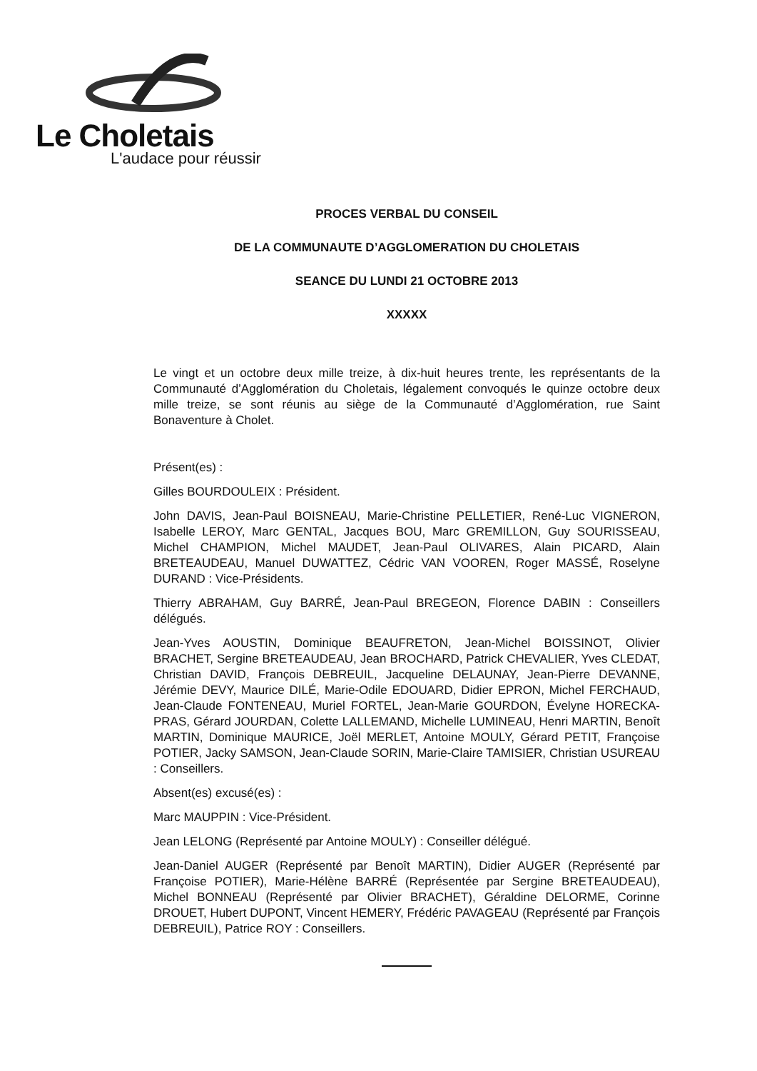Le Choletais
L'audace pour réussir
PROCES VERBAL DU CONSEIL
DE LA COMMUNAUTE D’AGGLOMERATION DU CHOLETAIS
SEANCE DU LUNDI 21 OCTOBRE 2013
XXXXX
Le vingt et un octobre deux mille treize, à dix-huit heures trente, les représentants de la Communauté d’Agglomération du Choletais, légalement convoqués le quinze octobre deux mille treize, se sont réunis au siège de la Communauté d’Agglomération, rue Saint Bonaventure à Cholet.
Présent(es) :
Gilles BOURDOULEIX : Président.
John DAVIS, Jean-Paul BOISNEAU, Marie-Christine PELLETIER, René-Luc VIGNERON, Isabelle LEROY, Marc GENTAL, Jacques BOU, Marc GREMILLON, Guy SOURISSEAU, Michel CHAMPION, Michel MAUDET, Jean-Paul OLIVARES, Alain PICARD, Alain BRETEAUDEAU, Manuel DUWATTEZ, Cédric VAN VOOREN, Roger MASSÉ, Roselyne DURAND : Vice-Présidents.
Thierry ABRAHAM, Guy BARRÉ, Jean-Paul BREGEON, Florence DABIN : Conseillers délégués.
Jean-Yves AOUSTIN, Dominique BEAUFRETON, Jean-Michel BOISSINOT, Olivier BRACHET, Sergine BRETEAUDEAU, Jean BROCHARD, Patrick CHEVALIER, Yves CLEDAT, Christian DAVID, François DEBREUIL, Jacqueline DELAUNAY, Jean-Pierre DEVANNE, Jérémie DEVY, Maurice DILÉ, Marie-Odile EDOUARD, Didier EPRON, Michel FERCHAUD, Jean-Claude FONTENEAU, Muriel FORTEL, Jean-Marie GOURDON, Évelyne HORECKA-PRAS, Gérard JOURDAN, Colette LALLEMAND, Michelle LUMINEAU, Henri MARTIN, Benoît MARTIN, Dominique MAURICE, Joël MERLET, Antoine MOULY, Gérard PETIT, Françoise POTIER, Jacky SAMSON, Jean-Claude SORIN, Marie-Claire TAMISIER, Christian USUREAU : Conseillers.
Absent(es) excusé(es) :
Marc MAUPPIN : Vice-Président.
Jean LELONG (Représenté par Antoine MOULY) : Conseiller délégué.
Jean-Daniel AUGER (Représenté par Benoît MARTIN), Didier AUGER (Représenté par Françoise POTIER), Marie-Hélène BARRÉ (Représentée par Sergine BRETEAUDEAU), Michel BONNEAU (Représenté par Olivier BRACHET), Géraldine DELORME, Corinne DROUET, Hubert DUPONT, Vincent HEMERY, Frédéric PAVAGEAU (Représenté par François DEBREUIL), Patrice ROY : Conseillers.